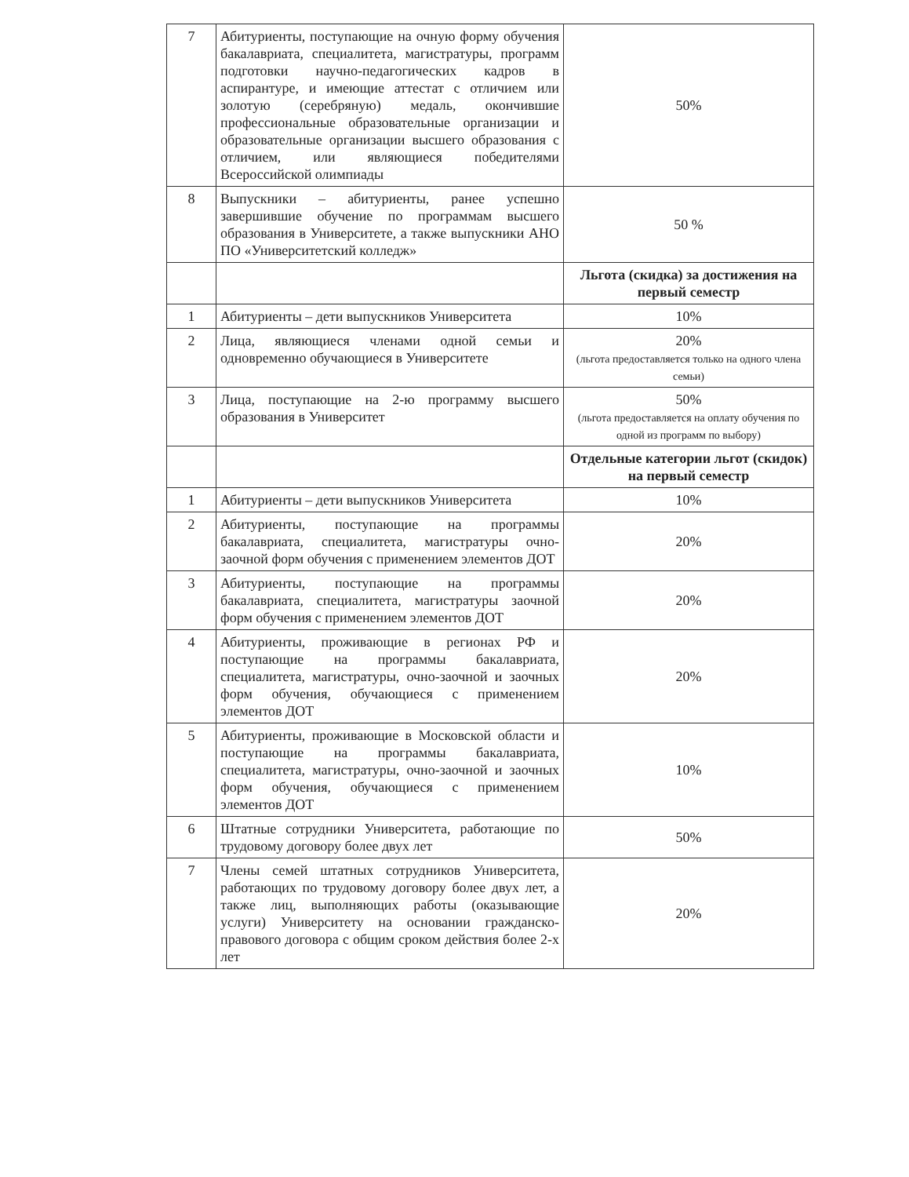| 7 | Абитуриенты, поступающие на очную форму обучения бакалавриата, специалитета, магистратуры, программ подготовки научно-педагогических кадров в аспирантуре, и имеющие аттестат с отличием или золотую (серебряную) медаль, окончившие профессиональные образовательные организации и образовательные организации высшего образования с отличием, или являющиеся победителями Всероссийской олимпиады | 50% |
| 8 | Выпускники – абитуриенты, ранее успешно завершившие обучение по программам высшего образования в Университете, а также выпускники АНО ПО «Университетский колледж» | 50 % |
| | | Льгота (скидка) за достижения на первый семестр |
| 1 | Абитуриенты – дети выпускников Университета | 10% |
| 2 | Лица, являющиеся членами одной семьи и одновременно обучающиеся в Университете | 20% (льгота предоставляется только на одного члена семьи) |
| 3 | Лица, поступающие на 2-ю программу высшего образования в Университет | 50% (льгота предоставляется на оплату обучения по одной из программ по выбору) |
| | | Отдельные категории льгот (скидок) на первый семестр |
| 1 | Абитуриенты – дети выпускников Университета | 10% |
| 2 | Абитуриенты, поступающие на программы бакалавриата, специалитета, магистратуры очно-заочной форм обучения с применением элементов ДОТ | 20% |
| 3 | Абитуриенты, поступающие на программы бакалавриата, специалитета, магистратуры заочной форм обучения с применением элементов ДОТ | 20% |
| 4 | Абитуриенты, проживающие в регионах РФ и поступающие на программы бакалавриата, специалитета, магистратуры, очно-заочной и заочных форм обучения, обучающиеся с применением элементов ДОТ | 20% |
| 5 | Абитуриенты, проживающие в Московской области и поступающие на программы бакалавриата, специалитета, магистратуры, очно-заочной и заочных форм обучения, обучающиеся с применением элементов ДОТ | 10% |
| 6 | Штатные сотрудники Университета, работающие по трудовому договору более двух лет | 50% |
| 7 | Члены семей штатных сотрудников Университета, работающих по трудовому договору более двух лет, а также лиц, выполняющих работы (оказывающие услуги) Университету на основании гражданско-правового договора с общим сроком действия более 2-х лет | 20% |